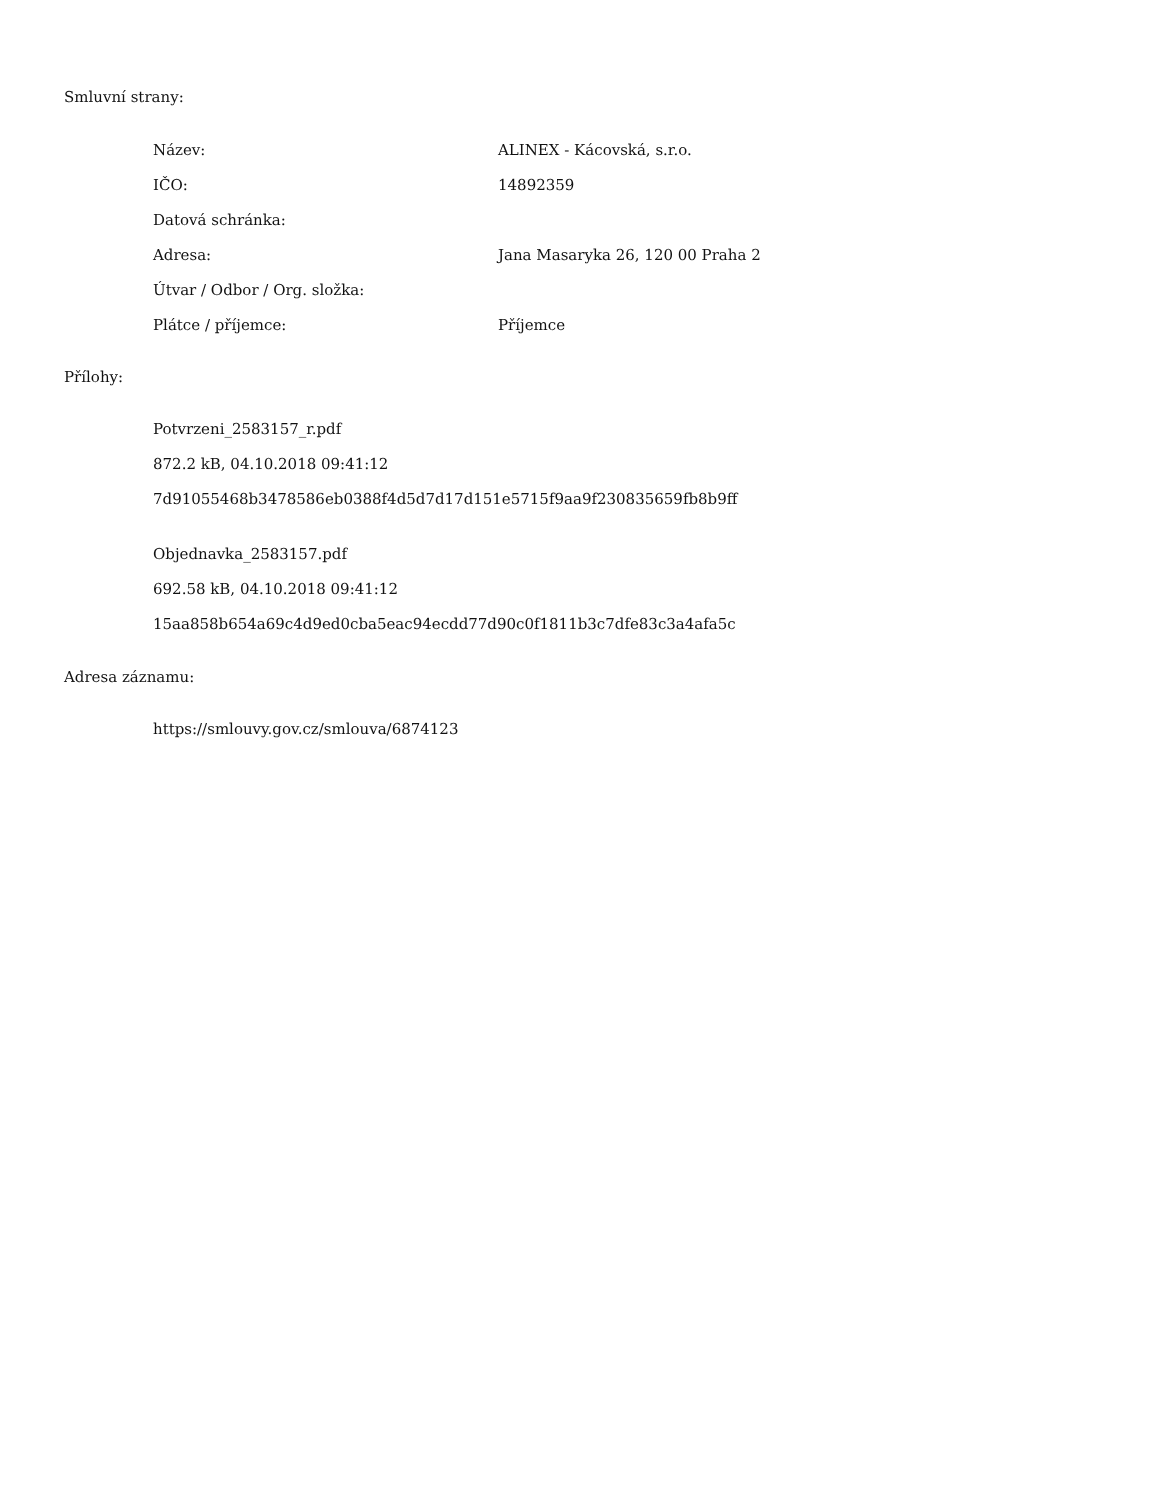Smluvní strany:
| Název: | ALINEX - Kácovská, s.r.o. |
| IČO: | 14892359 |
| Datová schránka: | |
| Adresa: | Jana Masaryka 26, 120 00 Praha 2 |
| Útvar / Odbor / Org. složka: | |
| Plátce / příjemce: | Příjemce |
Přílohy:
Potvrzeni_2583157_r.pdf
872.2 kB, 04.10.2018 09:41:12
7d91055468b3478586eb0388f4d5d7d17d151e5715f9aa9f230835659fb8b9ff
Objednavka_2583157.pdf
692.58 kB, 04.10.2018 09:41:12
15aa858b654a69c4d9ed0cba5eac94ecdd77d90c0f1811b3c7dfe83c3a4afa5c
Adresa záznamu:
https://smlouvy.gov.cz/smlouva/6874123